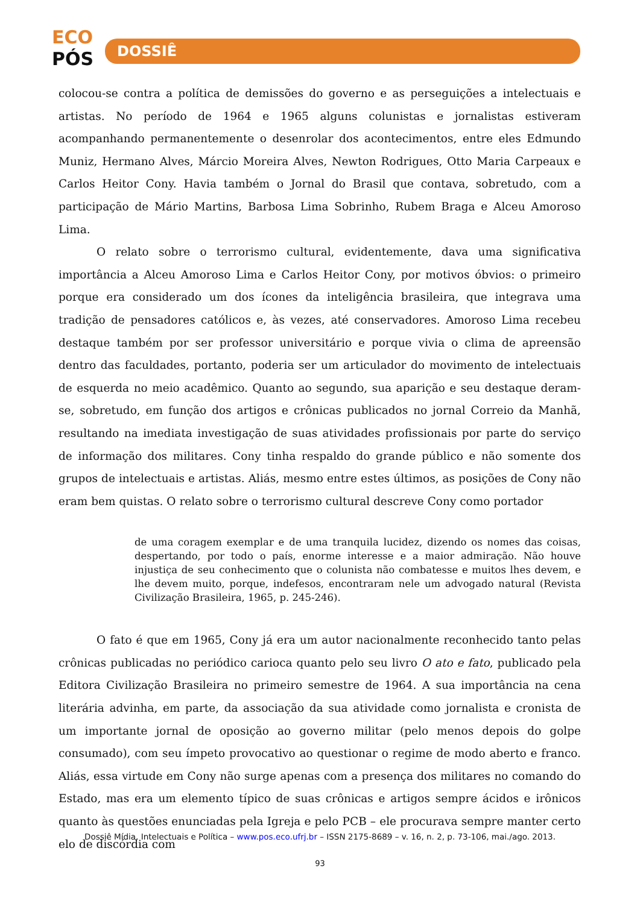ECO
PÓS
DOSSIÊ
colocou-se contra a política de demissões do governo e as perseguições a intelectuais e artistas. No período de 1964 e 1965 alguns colunistas e jornalistas estiveram acompanhando permanentemente o desenrolar dos acontecimentos, entre eles Edmundo Muniz, Hermano Alves, Márcio Moreira Alves, Newton Rodrigues, Otto Maria Carpeaux e Carlos Heitor Cony. Havia também o Jornal do Brasil que contava, sobretudo, com a participação de Mário Martins, Barbosa Lima Sobrinho, Rubem Braga e Alceu Amoroso Lima.
O relato sobre o terrorismo cultural, evidentemente, dava uma significativa importância a Alceu Amoroso Lima e Carlos Heitor Cony, por motivos óbvios: o primeiro porque era considerado um dos ícones da inteligência brasileira, que integrava uma tradição de pensadores católicos e, às vezes, até conservadores. Amoroso Lima recebeu destaque também por ser professor universitário e porque vivia o clima de apreensão dentro das faculdades, portanto, poderia ser um articulador do movimento de intelectuais de esquerda no meio acadêmico. Quanto ao segundo, sua aparição e seu destaque deram-se, sobretudo, em função dos artigos e crônicas publicados no jornal Correio da Manhã, resultando na imediata investigação de suas atividades profissionais por parte do serviço de informação dos militares. Cony tinha respaldo do grande público e não somente dos grupos de intelectuais e artistas. Aliás, mesmo entre estes últimos, as posições de Cony não eram bem quistas. O relato sobre o terrorismo cultural descreve Cony como portador
de uma coragem exemplar e de uma tranquila lucidez, dizendo os nomes das coisas, despertando, por todo o país, enorme interesse e a maior admiração. Não houve injustiça de seu conhecimento que o colunista não combatesse e muitos lhes devem, e lhe devem muito, porque, indefesos, encontraram nele um advogado natural (Revista Civilização Brasileira, 1965, p. 245-246).
O fato é que em 1965, Cony já era um autor nacionalmente reconhecido tanto pelas crônicas publicadas no periódico carioca quanto pelo seu livro O ato e fato, publicado pela Editora Civilização Brasileira no primeiro semestre de 1964. A sua importância na cena literária advinha, em parte, da associação da sua atividade como jornalista e cronista de um importante jornal de oposição ao governo militar (pelo menos depois do golpe consumado), com seu ímpeto provocativo ao questionar o regime de modo aberto e franco. Aliás, essa virtude em Cony não surge apenas com a presença dos militares no comando do Estado, mas era um elemento típico de suas crônicas e artigos sempre ácidos e irônicos quanto às questões enunciadas pela Igreja e pelo PCB – ele procurava sempre manter certo elo de discórdia com
Dossiê Mídia, Intelectuais e Política – www.pos.eco.ufrj.br – ISSN 2175-8689 – v. 16, n. 2, p. 73-106, mai./ago. 2013.
93